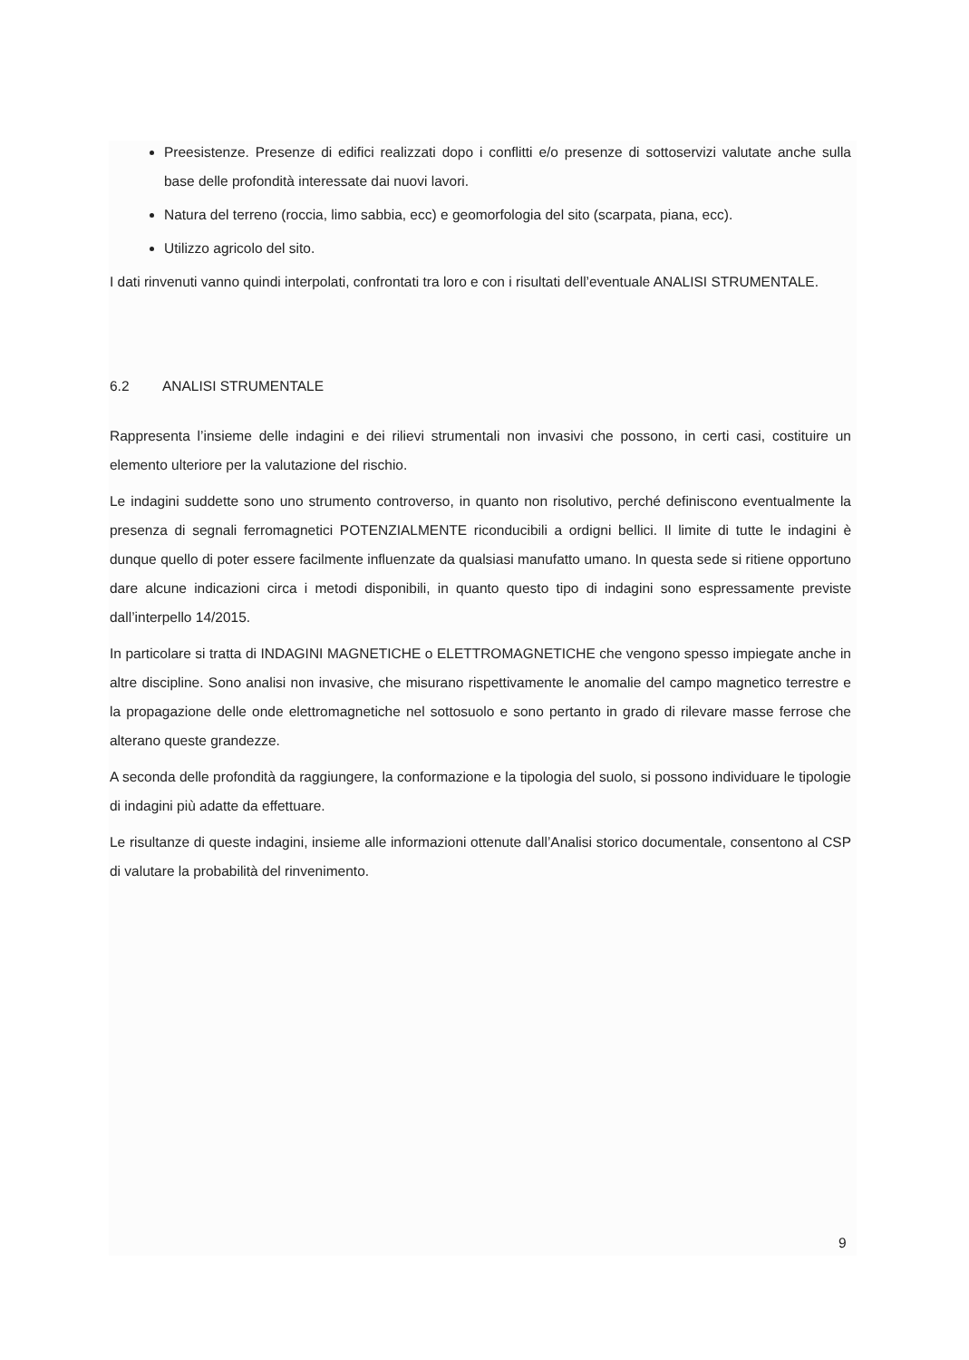Preesistenze. Presenze di edifici realizzati dopo i conflitti e/o presenze di sottoservizi valutate anche sulla base delle profondità interessate dai nuovi lavori.
Natura del terreno (roccia, limo sabbia, ecc) e geomorfologia del sito (scarpata, piana, ecc).
Utilizzo agricolo del sito.
I dati rinvenuti vanno quindi interpolati, confrontati tra loro e con i risultati dell’eventuale ANALISI STRUMENTALE.
6.2 ANALISI STRUMENTALE
Rappresenta l’insieme delle indagini e dei rilievi strumentali non invasivi che possono, in certi casi, costituire un elemento ulteriore per la valutazione del rischio.
Le indagini suddette sono uno strumento controverso, in quanto non risolutivo, perché definiscono eventualmente la presenza di segnali ferromagnetici POTENZIALMENTE riconducibili a ordigni bellici. Il limite di tutte le indagini è dunque quello di poter essere facilmente influenzate da qualsiasi manufatto umano. In questa sede si ritiene opportuno dare alcune indicazioni circa i metodi disponibili, in quanto questo tipo di indagini sono espressamente previste dall’interpello 14/2015.
In particolare si tratta di INDAGINI MAGNETICHE o ELETTROMAGNETICHE che vengono spesso impiegate anche in altre discipline. Sono analisi non invasive, che misurano rispettivamente le anomalie del campo magnetico terrestre e la propagazione delle onde elettromagnetiche nel sottosuolo e sono pertanto in grado di rilevare masse ferrose che alterano queste grandezze.
A seconda delle profondità da raggiungere, la conformazione e la tipologia del suolo, si possono individuare le tipologie di indagini più adatte da effettuare.
Le risultanze di queste indagini, insieme alle informazioni ottenute dall’Analisi storico documentale, consentono al CSP di valutare la probabilità del rinvenimento.
9